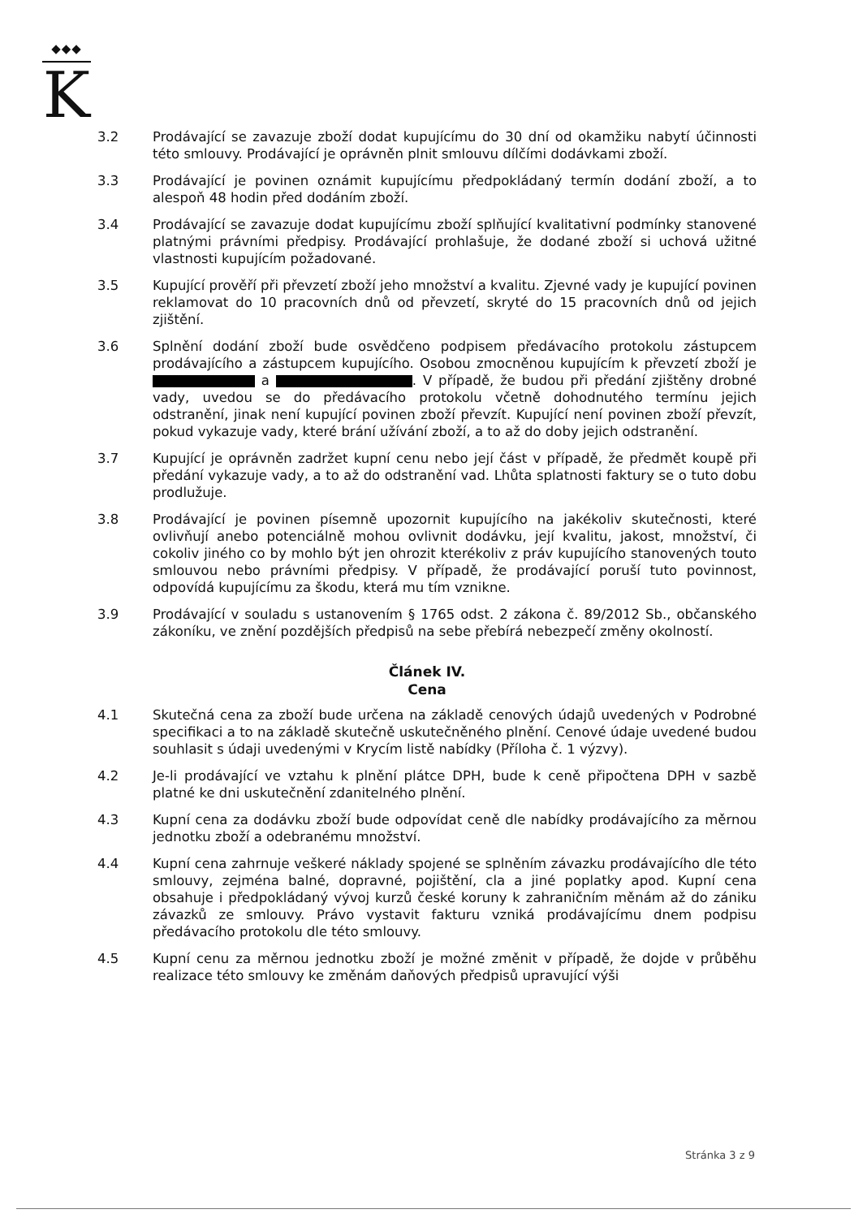◆◆◆
K
3.2 Prodávající se zavazuje zboží dodat kupujícímu do 30 dní od okamžiku nabytí účinnosti této smlouvy. Prodávající je oprávněn plnit smlouvu dílčími dodávkami zboží.
3.3 Prodávající je povinen oznámit kupujícímu předpokládaný termín dodání zboží, a to alespoň 48 hodin před dodáním zboží.
3.4 Prodávající se zavazuje dodat kupujícímu zboží splňující kvalitativní podmínky stanovené platnými právními předpisy. Prodávající prohlašuje, že dodané zboží si uchová užitné vlastnosti kupujícím požadované.
3.5 Kupující prověří při převzetí zboží jeho množství a kvalitu. Zjevné vady je kupující povinen reklamovat do 10 pracovních dnů od převzetí, skryté do 15 pracovních dnů od jejich zjištění.
3.6 Splnění dodání zboží bude osvědčeno podpisem předávacího protokolu zástupcem prodávajícího a zástupcem kupujícího. Osobou zmocněnou kupujícím k převzetí zboží je a . V případě, že budou při předání zjištěny drobné vady, uvedou se do předávacího protokolu včetně dohodnutého termínu jejich odstranění, jinak není kupující povinen zboží převzít. Kupující není povinen zboží převzít, pokud vykazuje vady, které brání užívání zboží, a to až do doby jejich odstranění.
3.7 Kupující je oprávněn zadržet kupní cenu nebo její část v případě, že předmět koupě při předání vykazuje vady, a to až do odstranění vad. Lhůta splatnosti faktury se o tuto dobu prodlužuje.
3.8 Prodávající je povinen písemně upozornit kupujícího na jakékoliv skutečnosti, které ovlivňují anebo potenciálně mohou ovlivnit dodávku, její kvalitu, jakost, množství, či cokoliv jiného co by mohlo být jen ohrozit kterékoliv z práv kupujícího stanovených touto smlouvou nebo právními předpisy. V případě, že prodávající poruší tuto povinnost, odpovídá kupujícímu za škodu, která mu tím vznikne.
3.9 Prodávající v souladu s ustanovením § 1765 odst. 2 zákona č. 89/2012 Sb., občanského zákoníku, ve znění pozdějších předpisů na sebe přebírá nebezpečí změny okolností.
Článek IV.
Cena
4.1 Skutečná cena za zboží bude určena na základě cenových údajů uvedených v Podrobné specifikaci a to na základě skutečně uskutečněného plnění. Cenové údaje uvedené budou souhlasit s údaji uvedenými v Krycím listě nabídky (Příloha č. 1 výzvy).
4.2 Je-li prodávající ve vztahu k plnění plátce DPH, bude k ceně připočtena DPH v sazbě platné ke dni uskutečnění zdanitelného plnění.
4.3 Kupní cena za dodávku zboží bude odpovídat ceně dle nabídky prodávajícího za měrnou jednotku zboží a odebranému množství.
4.4 Kupní cena zahrnuje veškeré náklady spojené se splněním závazku prodávajícího dle této smlouvy, zejména balné, dopravné, pojištění, cla a jiné poplatky apod. Kupní cena obsahuje i předpokládaný vývoj kurzů české koruny k zahraničním měnám až do zániku závazků ze smlouvy. Právo vystavit fakturu vzniká prodávajícímu dnem podpisu předávacího protokolu dle této smlouvy.
4.5 Kupní cenu za měrnou jednotku zboží je možné změnit v případě, že dojde v průběhu realizace této smlouvy ke změnám daňových předpisů upravující výši
Stránka 3 z 9